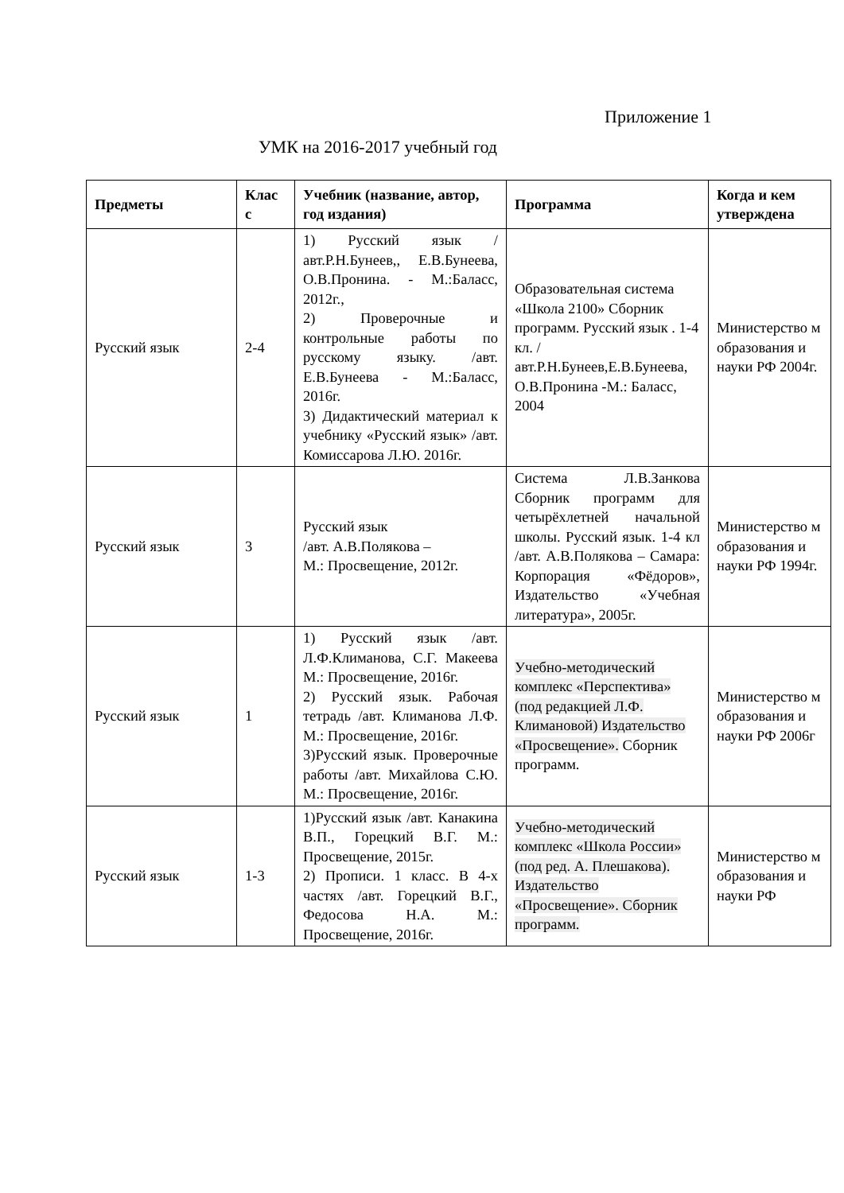Приложение 1
УМК на 2016-2017 учебный год
| Предметы | Клас с | Учебник (название, автор, год издания) | Программа | Когда и кем утверждена |
| --- | --- | --- | --- | --- |
| Русский язык | 2-4 | 1) Русский язык /авт.Р.Н.Бунеев,, Е.В.Бунеева, О.В.Пронина. - М.:Баласс, 2012г., 2) Проверочные и контрольные работы по русскому языку. /авт. Е.В.Бунеева - М.:Баласс, 2016г. 3) Дидактический материал к учебнику «Русский язык» /авт. Комиссарова Л.Ю. 2016г. | Образовательная система «Школа 2100» Сборник программ. Русский язык . 1-4 кл. /авт.Р.Н.Бунеев,Е.В.Бунеева, О.В.Пронина -М.: Баласс, 2004 | Министерство м образования и науки РФ 2004г. |
| Русский язык | 3 | Русский язык /авт. А.В.Полякова – М.: Просвещение, 2012г. | Система Л.В.Занкова Сборник программ для четырёхлетней начальной школы. Русский язык. 1-4 кл /авт. А.В.Полякова – Самара: Корпорация «Фёдоров», Издательство «Учебная литература», 2005г. | Министерство м образования и науки РФ 1994г. |
| Русский язык | 1 | 1) Русский язык /авт. Л.Ф.Климанова, С.Г. Макеева М.: Просвещение, 2016г. 2) Русский язык. Рабочая тетрадь /авт. Климанова Л.Ф. М.: Просвещение, 2016г. 3)Русский язык. Проверочные работы /авт. Михайлова С.Ю. М.: Просвещение, 2016г. | Учебно-методический комплекс «Перспектива» (под редакцией Л.Ф. Климановой) Издательство «Просвещение». Сборник программ. | Министерство м образования и науки РФ 2006г |
| Русский язык | 1-3 | 1)Русский язык /авт. Канакина В.П., Горецкий В.Г. М.: Просвещение, 2015г. 2) Прописи. 1 класс. В 4-х частях /авт. Горецкий В.Г., Федосова Н.А. М.: Просвещение, 2016г. | Учебно-методический комплекс «Школа России» (под ред. А. Плешакова). Издательство «Просвещение». Сборник программ. | Министерство м образования и науки РФ |